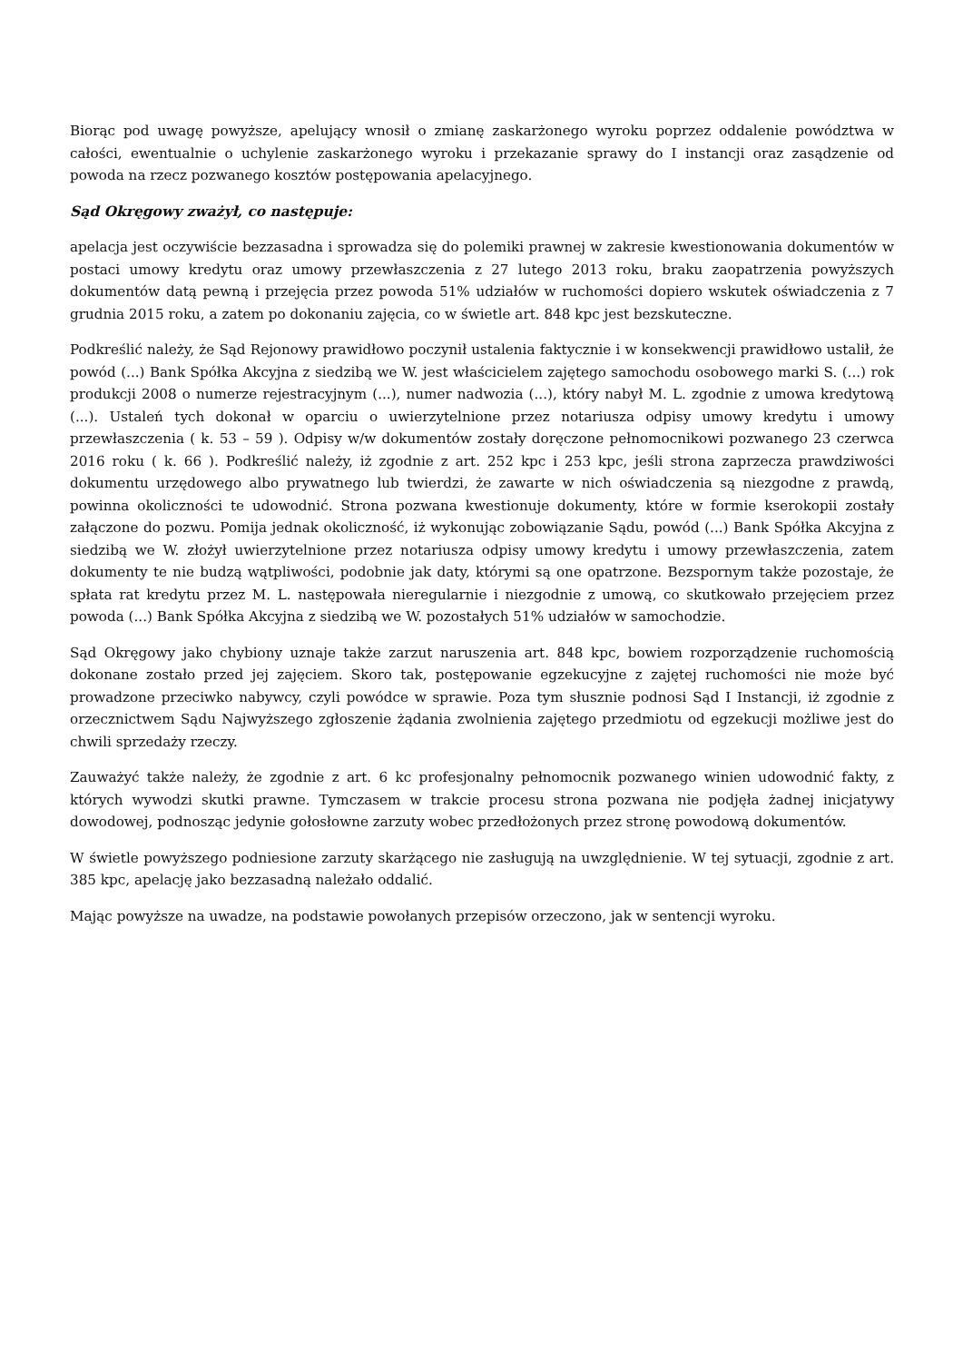Biorąc pod uwagę powyższe, apelujący wnosił o zmianę zaskarżonego wyroku poprzez oddalenie powództwa w całości, ewentualnie o uchylenie zaskarżonego wyroku i przekazanie sprawy do I instancji oraz zasądzenie od powoda na rzecz pozwanego kosztów postępowania apelacyjnego.
Sąd Okręgowy zważył, co następuje:
apelacja jest oczywiście bezzasadna i sprowadza się do polemiki prawnej w zakresie kwestionowania dokumentów w postaci umowy kredytu oraz umowy przewłaszczenia z 27 lutego 2013 roku, braku zaopatrzenia powyższych dokumentów datą pewną i przejęcia przez powoda 51% udziałów w ruchomości dopiero wskutek oświadczenia z 7 grudnia 2015 roku, a zatem po dokonaniu zajęcia, co w świetle art. 848 kpc jest bezskuteczne.
Podkreślić należy, że Sąd Rejonowy prawidłowo poczynił ustalenia faktycznie i w konsekwencji prawidłowo ustalił, że powód (...) Bank Spółka Akcyjna z siedzibą we W. jest właścicielem zajętego samochodu osobowego marki S. (...) rok produkcji 2008 o numerze rejestracyjnym (...), numer nadwozia (...), który nabył M. L. zgodnie z umowa kredytową (...). Ustaleń tych dokonał w oparciu o uwierzytelnione przez notariusza odpisy umowy kredytu i umowy przewłaszczenia ( k. 53 – 59 ). Odpisy w/w dokumentów zostały doręczone pełnomocnikowi pozwanego 23 czerwca 2016 roku ( k. 66 ). Podkreślić należy, iż zgodnie z art. 252 kpc i 253 kpc, jeśli strona zaprzecza prawdziwości dokumentu urzędowego albo prywatnego lub twierdzi, że zawarte w nich oświadczenia są niezgodne z prawdą, powinna okoliczności te udowodnić. Strona pozwana kwestionuje dokumenty, które w formie kserokopii zostały załączone do pozwu. Pomija jednak okoliczność, iż wykonując zobowiązanie Sądu, powód (...) Bank Spółka Akcyjna z siedzibą we W. złożył uwierzytelnione przez notariusza odpisy umowy kredytu i umowy przewłaszczenia, zatem dokumenty te nie budzą wątpliwości, podobnie jak daty, którymi są one opatrzone. Bezspornym także pozostaje, że spłata rat kredytu przez M. L. następowała nieregularnie i niezgodnie z umową, co skutkowało przejęciem przez powoda (...) Bank Spółka Akcyjna z siedzibą we W. pozostałych 51% udziałów w samochodzie.
Sąd Okręgowy jako chybiony uznaje także zarzut naruszenia art. 848 kpc, bowiem rozporządzenie ruchomością dokonane zostało przed jej zajęciem. Skoro tak, postępowanie egzekucyjne z zajętej ruchomości nie może być prowadzone przeciwko nabywcy, czyli powódce w sprawie. Poza tym słusznie podnosi Sąd I Instancji, iż zgodnie z orzecznictwem Sądu Najwyższego zgłoszenie żądania zwolnienia zajętego przedmiotu od egzekucji możliwe jest do chwili sprzedaży rzeczy.
Zauważyć także należy, że zgodnie z art. 6 kc profesjonalny pełnomocnik pozwanego winien udowodnić fakty, z których wywodzi skutki prawne. Tymczasem w trakcie procesu strona pozwana nie podjęła żadnej inicjatywy dowodowej, podnosząc jedynie gołosłowne zarzuty wobec przedłożonych przez stronę powodową dokumentów.
W świetle powyższego podniesione zarzuty skarżącego nie zasługują na uwzględnienie. W tej sytuacji, zgodnie z art. 385 kpc, apelację jako bezzasadną należało oddalić.
Mając powyższe na uwadze, na podstawie powołanych przepisów orzeczono, jak w sentencji wyroku.